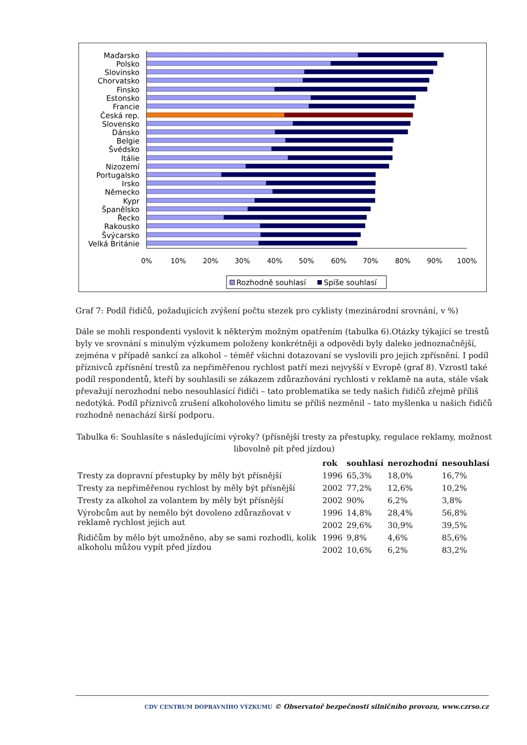0%
10%
20%
30%
40%
50%
60%
70%
80%
90%
100%
Maďarsko
Polsko
Slovinsko
Chorvatsko
Finsko
Estonsko
Francie
Česká rep.
Slovensko
Dánsko
Belgie
Švédsko
Itálie
Nizozemí
Portugalsko
Irsko
Německo
Kypr
Španělsko
Řecko
Rakousko
Švýcarsko
Velká Británie
Rozhodně souhlasí
Spíše souhlasí
Graf 7: Podíl řidičů, požadujících zvýšení počtu stezek pro cyklisty (mezinárodní srovnání, v %)
Dále se mohli respondenti vyslovit k některým možným opatřením (tabulka 6).Otázky týkající se trestů byly ve srovnání s minulým výzkumem položeny konkrétněji a odpovědi byly daleko jednoznačnější, zejména v případě sankcí za alkohol – téměř všichni dotazovaní se vyslovili pro jejich zpřísnění. I podíl příznivců zpřísnění trestů za nepřiměřenou rychlost patří mezi nejvyšší v Evropě (graf 8). Vzrostl také podíl respondentů, kteří by souhlasili se zákazem zdůrazňování rychlosti v reklamě na auta, stále však převažují nerozhodní nebo nesouhlasící řidiči – tato problematika se tedy našich řidičů zřejmě příliš nedotýká. Podíl příznivců zrušení alkoholového limitu se příliš nezměnil – tato myšlenka u našich řidičů rozhodně nenachází širší podporu.
Tabulka 6: Souhlasíte s následujícími výroky? (přísnější tresty za přestupky, regulace reklamy, možnost libovolně pít před jízdou)
| | rok | souhlasí | nerozhodní | nesouhlasí |
| --- | --- | --- | --- | --- |
| Tresty za dopravní přestupky by měly být přísnější | 1996 | 65,3% | 18,0% | 16,7% |
| Tresty za nepřiměřenou rychlost by měly být přísnější | 2002 | 77,2% | 12,6% | 10,2% |
| Tresty za alkohol za volantem by měly být přísnější | 2002 | 90% | 6,2% | 3,8% |
| Výrobcům aut by nemělo být dovoleno zdůrazňovat v reklamě rychlost jejich aut | 1996 | 14,8% | 28,4% | 56,8% |
| | 2002 | 29,6% | 30,9% | 39,5% |
| Řidičům by mělo být umožněno, aby se sami rozhodli, kolik alkoholu můžou vypít před jízdou | 1996 | 9,8% | 4,6% | 85,6% |
| | 2002 | 10,6% | 6,2% | 83,2% |
CDV CENTRUM DOPRAVNÍHO VÝZKUMU © Observatoř bezpečnosti silničního provozu, www.czrso.cz